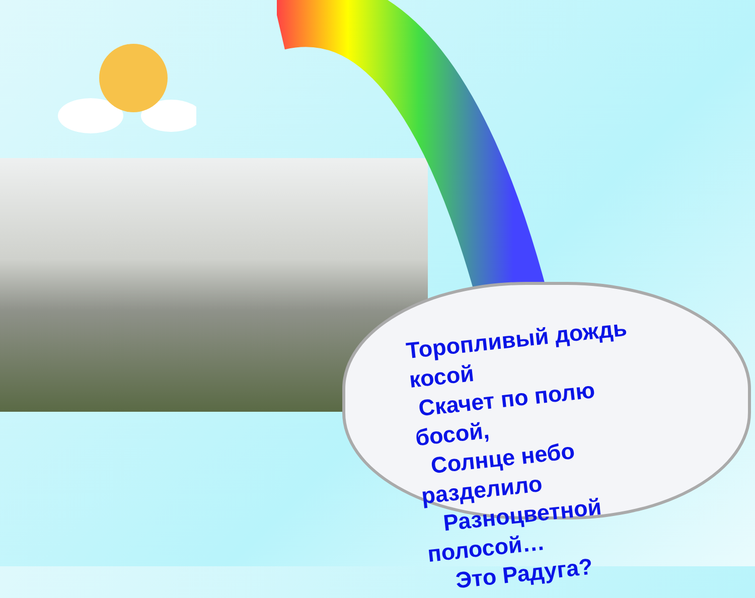Торопливый дождь косой
Скачет по полю босой,
Солнце небо разделило
Разноцветной полосой…
Это Радуга?